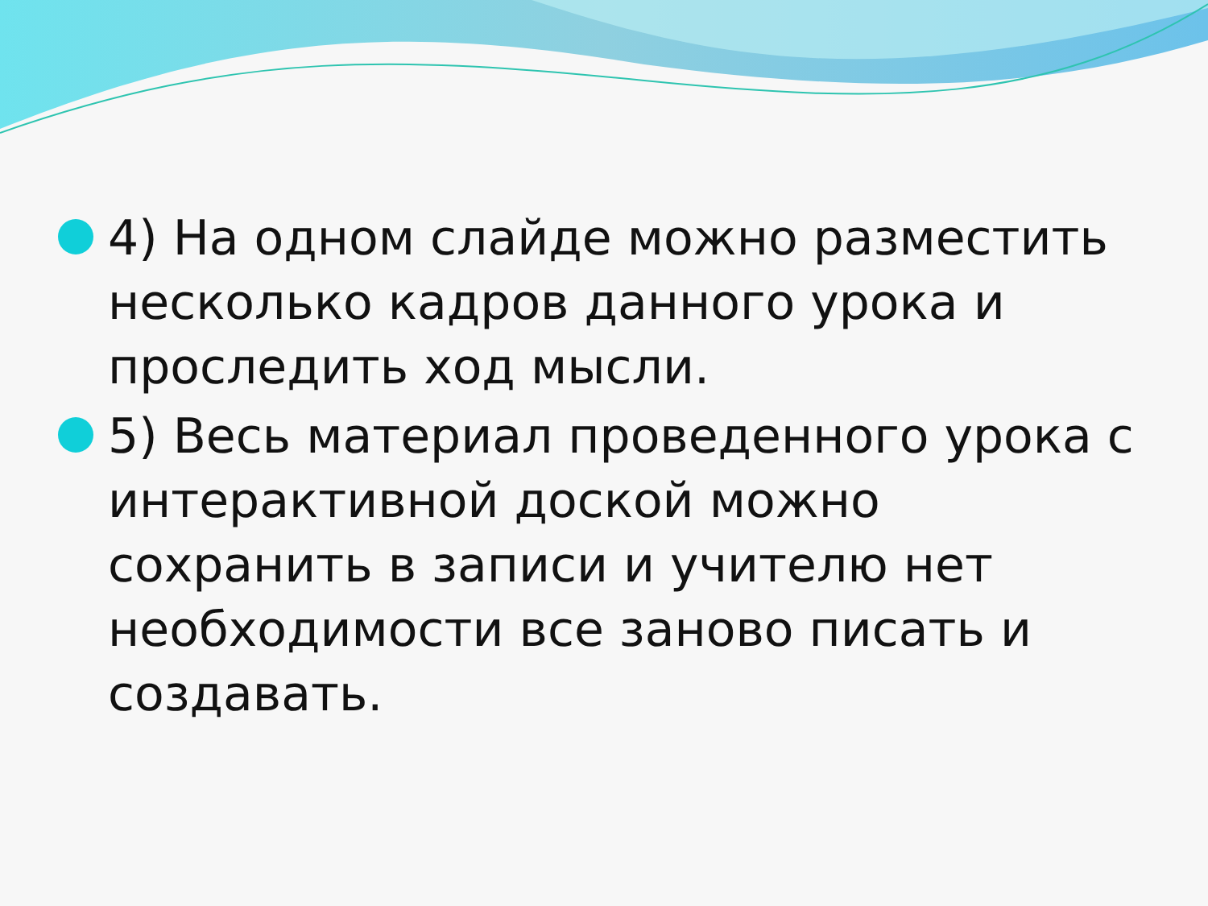4) На одном слайде можно разместить несколько кадров данного урока и проследить ход мысли.
5) Весь материал проведенного урока с интерактивной доской можно сохранить в записи и учителю нет необходимости все заново писать и создавать.